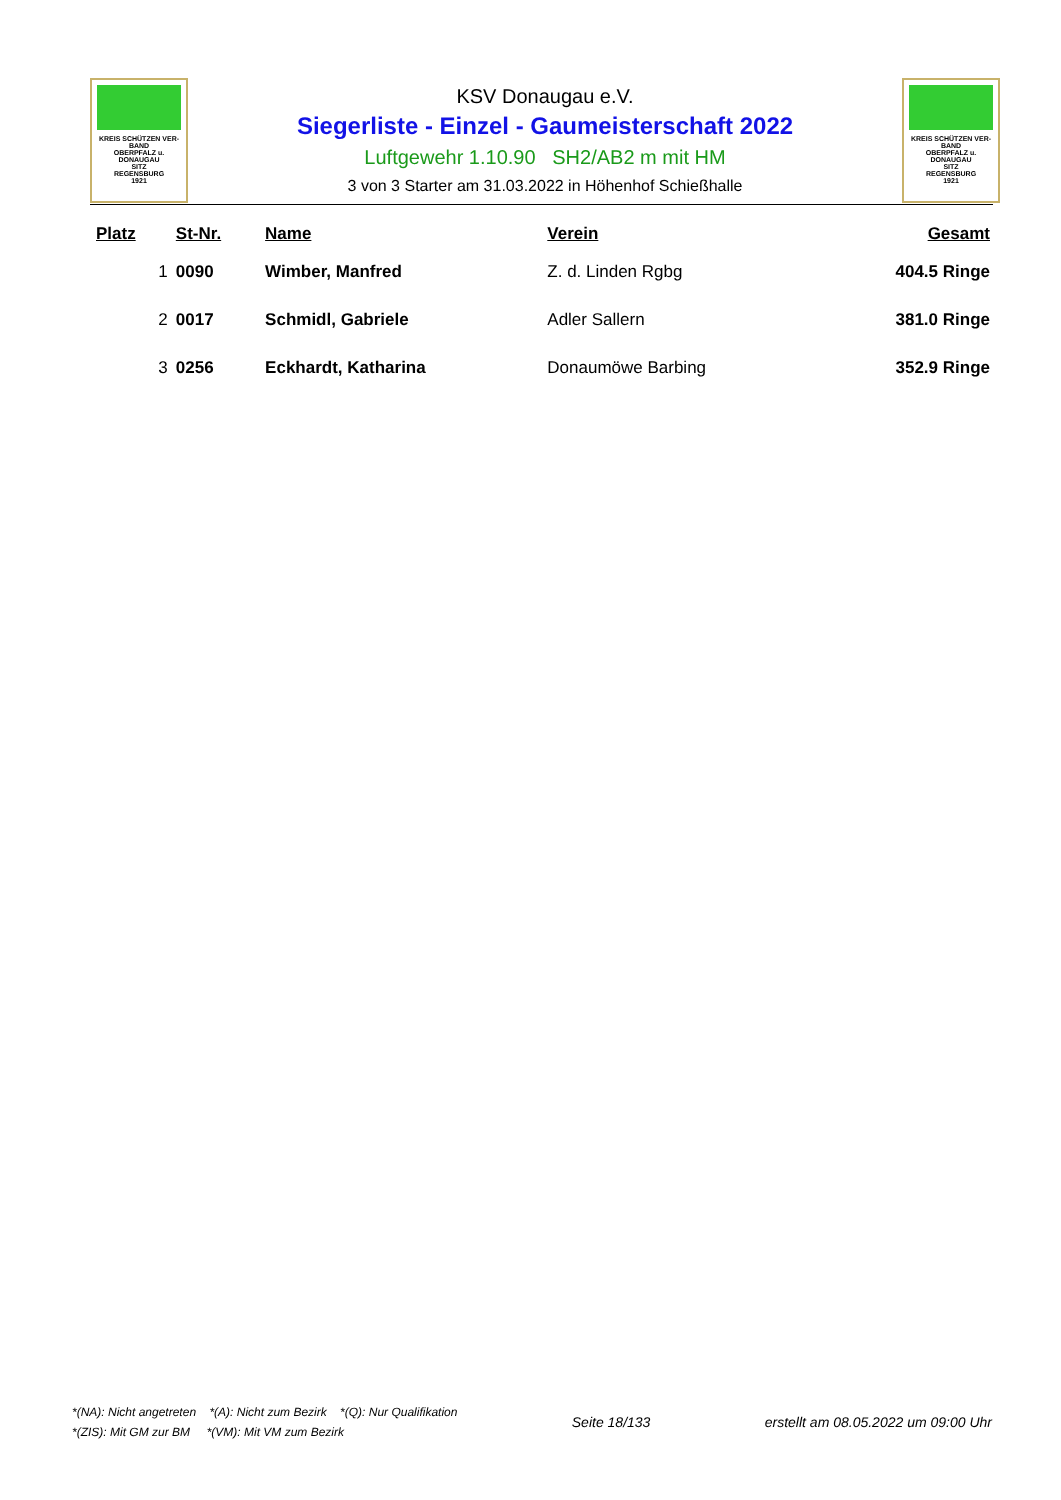KREIS SCHÜTZEN VER-BAND
OBERPFALZ u.
DONAUGAU
SITZ
REGENSBURG
1921
KSV Donaugau e.V.
Siegerliste - Einzel - Gaumeisterschaft 2022
Luftgewehr 1.10.90 SH2/AB2 m mit HM
3 von 3 Starter am 31.03.2022 in Höhenhof Schießhalle
KREIS SCHÜTZEN VER-BAND
OBERPFALZ u.
DONAUGAU
SITZ
REGENSBURG
1921
| Platz | St-Nr. | Name | Verein | Gesamt |
| --- | --- | --- | --- | --- |
| 1 | 0090 | Wimber, Manfred | Z. d. Linden Rgbg | 404.5 Ringe |
| 2 | 0017 | Schmidl, Gabriele | Adler Sallern | 381.0 Ringe |
| 3 | 0256 | Eckhardt, Katharina | Donaumöwe Barbing | 352.9 Ringe |
*(NA): Nicht angetreten *(A): Nicht zum Bezirk *(Q): Nur Qualifikation
*(ZIS): Mit GM zur BM *(VM): Mit VM zum Bezirk
Seite 18/133
erstellt am 08.05.2022 um 09:00 Uhr